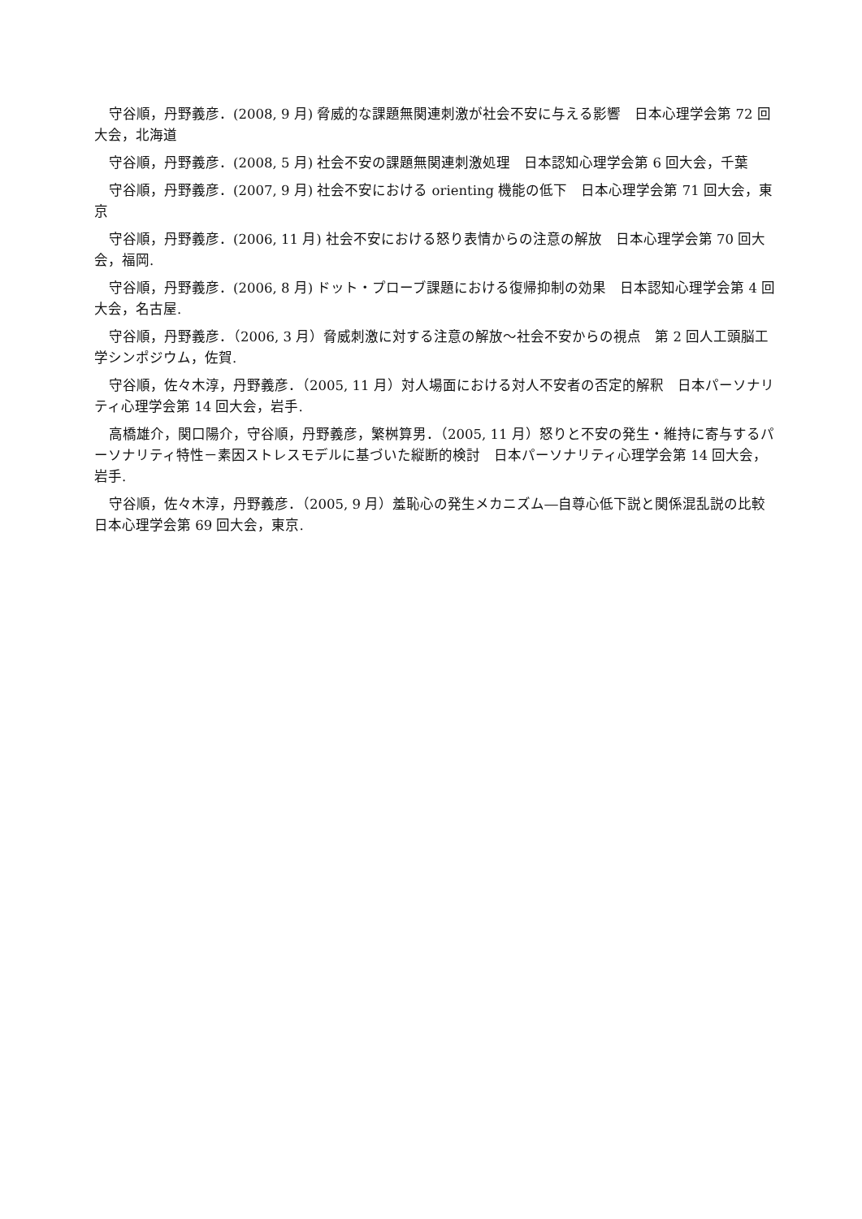守谷順，丹野義彦．(2008, 9 月) 脅威的な課題無関連刺激が社会不安に与える影響　日本心理学会第 72 回大会，北海道
守谷順，丹野義彦．(2008, 5 月) 社会不安の課題無関連刺激処理　日本認知心理学会第 6 回大会，千葉
守谷順，丹野義彦．(2007, 9 月) 社会不安における orienting 機能の低下　日本心理学会第 71 回大会，東京
守谷順，丹野義彦．(2006, 11 月) 社会不安における怒り表情からの注意の解放　日本心理学会第 70 回大会，福岡.
守谷順，丹野義彦．(2006, 8 月) ドット・プローブ課題における復帰抑制の効果　日本認知心理学会第 4 回大会，名古屋.
守谷順，丹野義彦．（2006, 3 月）脅威刺激に対する注意の解放～社会不安からの視点　第 2 回人工頭脳工学シンポジウム，佐賀.
守谷順，佐々木淳，丹野義彦．（2005, 11 月）対人場面における対人不安者の否定的解釈　日本パーソナリティ心理学会第 14 回大会，岩手.
高橋雄介，関口陽介，守谷順，丹野義彦，繁桝算男．（2005, 11 月）怒りと不安の発生・維持に寄与するパーソナリティ特性－素因ストレスモデルに基づいた縦断的検討　日本パーソナリティ心理学会第 14 回大会，岩手.
守谷順，佐々木淳，丹野義彦．（2005, 9 月）羞恥心の発生メカニズム―自尊心低下説と関係混乱説の比較　日本心理学会第 69 回大会，東京.